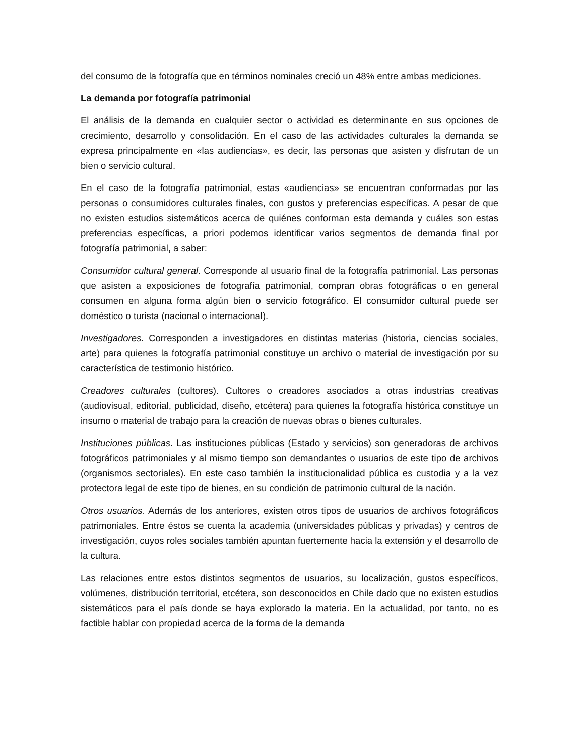del consumo de la fotografía que en términos nominales creció un 48% entre ambas mediciones.
La demanda por fotografía patrimonial
El análisis de la demanda en cualquier sector o actividad es determinante en sus opciones de crecimiento, desarrollo y consolidación. En el caso de las actividades culturales la demanda se expresa principalmente en «las audiencias», es decir, las personas que asisten y disfrutan de un bien o servicio cultural.
En el caso de la fotografía patrimonial, estas «audiencias» se encuentran conformadas por las personas o consumidores culturales finales, con gustos y preferencias específicas. A pesar de que no existen estudios sistemáticos acerca de quiénes conforman esta demanda y cuáles son estas preferencias específicas, a priori podemos identificar varios segmentos de demanda final por fotografía patrimonial, a saber:
Consumidor cultural general. Corresponde al usuario final de la fotografía patrimonial. Las personas que asisten a exposiciones de fotografía patrimonial, compran obras fotográficas o en general consumen en alguna forma algún bien o servicio fotográfico. El consumidor cultural puede ser doméstico o turista (nacional o internacional).
Investigadores. Corresponden a investigadores en distintas materias (historia, ciencias sociales, arte) para quienes la fotografía patrimonial constituye un archivo o material de investigación por su característica de testimonio histórico.
Creadores culturales (cultores). Cultores o creadores asociados a otras industrias creativas (audiovisual, editorial, publicidad, diseño, etcétera) para quienes la fotografía histórica constituye un insumo o material de trabajo para la creación de nuevas obras o bienes culturales.
Instituciones públicas. Las instituciones públicas (Estado y servicios) son generadoras de archivos fotográficos patrimoniales y al mismo tiempo son demandantes o usuarios de este tipo de archivos (organismos sectoriales). En este caso también la institucionalidad pública es custodia y a la vez protectora legal de este tipo de bienes, en su condición de patrimonio cultural de la nación.
Otros usuarios. Además de los anteriores, existen otros tipos de usuarios de archivos fotográficos patrimoniales. Entre éstos se cuenta la academia (universidades públicas y privadas) y centros de investigación, cuyos roles sociales también apuntan fuertemente hacia la extensión y el desarrollo de la cultura.
Las relaciones entre estos distintos segmentos de usuarios, su localización, gustos específicos, volúmenes, distribución territorial, etcétera, son desconocidos en Chile dado que no existen estudios sistemáticos para el país donde se haya explorado la materia. En la actualidad, por tanto, no es factible hablar con propiedad acerca de la forma de la demanda